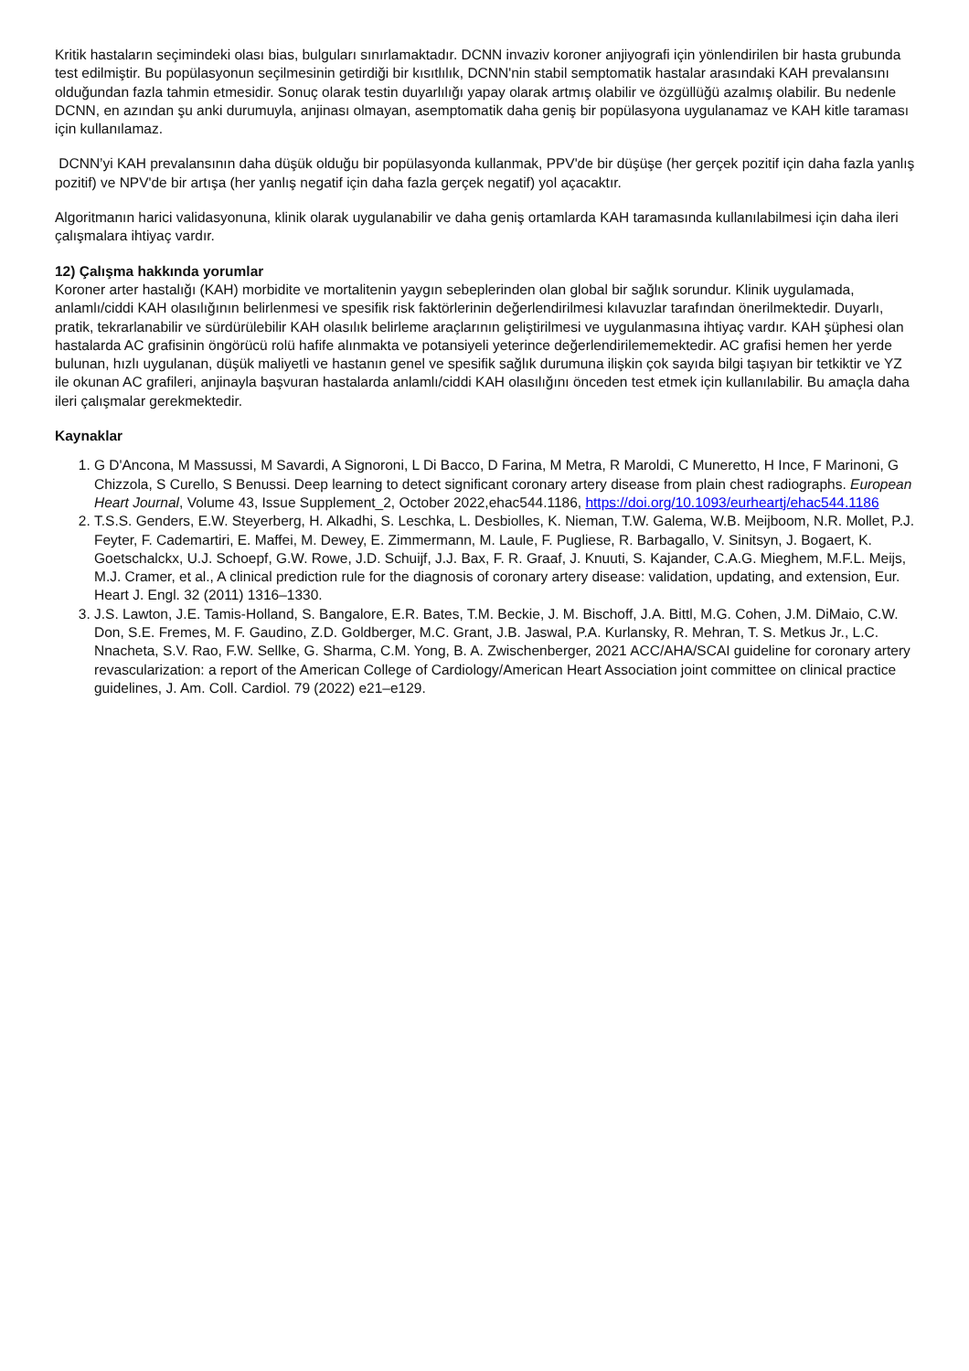Kritik hastaların seçimindeki olası bias, bulguları sınırlamaktadır. DCNN invaziv koroner anjiyografi için yönlendirilen bir hasta grubunda test edilmiştir. Bu popülasyonun seçilmesinin getirdiği bir kısıtlılık, DCNN'nin stabil semptomatik hastalar arasındaki KAH prevalansını olduğundan fazla tahmin etmesidir. Sonuç olarak testin duyarlılığı yapay olarak artmış olabilir ve özgüllüğü azalmış olabilir. Bu nedenle DCNN, en azından şu anki durumuyla, anjinası olmayan, asemptomatik daha geniş bir popülasyona uygulanamaz ve KAH kitle taraması için kullanılamaz.
DCNN’yi KAH prevalansının daha düşük olduğu bir popülasyonda kullanmak, PPV'de bir düşüşe (her gerçek pozitif için daha fazla yanlış pozitif) ve NPV'de bir artışa (her yanlış negatif için daha fazla gerçek negatif) yol açacaktır.
Algoritmanın harici validasyonuna, klinik olarak uygulanabilir ve daha geniş ortamlarda KAH taramasında kullanılabilmesi için daha ileri çalışmalara ihtiyaç vardır.
12) Çalışma hakkında yorumlar
Koroner arter hastalığı (KAH) morbidite ve mortalitenin yaygın sebeplerinden olan global bir sağlık sorundur. Klinik uygulamada, anlamlı/ciddi KAH olasılığının belirlenmesi ve spesifik risk faktörlerinin değerlendirilmesi kılavuzlar tarafından önerilmektedir. Duyarlı, pratik, tekrarlanabilir ve sürdürülebilir KAH olasılık belirleme araçlarının geliştirilmesi ve uygulanmasına ihtiyaç vardır. KAH şüphesi olan hastalarda AC grafisinin öngörücü rolü hafife alınmakta ve potansiyeli yeterince değerlendirilememektedir. AC grafisi hemen her yerde bulunan, hızlı uygulanan, düşük maliyetli ve hastanın genel ve spesifik sağlık durumuna ilişkin çok sayıda bilgi taşıyan bir tetkiktir ve YZ ile okunan AC grafileri, anjinayla başvuran hastalarda anlamlı/ciddi KAH olasılığını önceden test etmek için kullanılabilir. Bu amaçla daha ileri çalışmalar gerekmektedir.
Kaynaklar
1. G D'Ancona, M Massussi, M Savardi, A Signoroni, L Di Bacco, D Farina, M Metra, R Maroldi, C Muneretto, H Ince, F Marinoni, G Chizzola, S Curello, S Benussi. Deep learning to detect significant coronary artery disease from plain chest radiographs. European Heart Journal, Volume 43, Issue Supplement_2, October 2022,ehac544.1186, https://doi.org/10.1093/eurheartj/ehac544.1186
2. T.S.S. Genders, E.W. Steyerberg, H. Alkadhi, S. Leschka, L. Desbiolles, K. Nieman, T.W. Galema, W.B. Meijboom, N.R. Mollet, P.J. Feyter, F. Cademartiri, E. Maffei, M. Dewey, E. Zimmermann, M. Laule, F. Pugliese, R. Barbagallo, V. Sinitsyn, J. Bogaert, K. Goetschalckx, U.J. Schoepf, G.W. Rowe, J.D. Schuijf, J.J. Bax, F. R. Graaf, J. Knuuti, S. Kajander, C.A.G. Mieghem, M.F.L. Meijs, M.J. Cramer, et al., A clinical prediction rule for the diagnosis of coronary artery disease: validation, updating, and extension, Eur. Heart J. Engl. 32 (2011) 1316–1330.
3. J.S. Lawton, J.E. Tamis-Holland, S. Bangalore, E.R. Bates, T.M. Beckie, J. M. Bischoff, J.A. Bittl, M.G. Cohen, J.M. DiMaio, C.W. Don, S.E. Fremes, M. F. Gaudino, Z.D. Goldberger, M.C. Grant, J.B. Jaswal, P.A. Kurlansky, R. Mehran, T. S. Metkus Jr., L.C. Nnacheta, S.V. Rao, F.W. Sellke, G. Sharma, C.M. Yong, B. A. Zwischenberger, 2021 ACC/AHA/SCAI guideline for coronary artery revascularization: a report of the American College of Cardiology/American Heart Association joint committee on clinical practice guidelines, J. Am. Coll. Cardiol. 79 (2022) e21–e129.